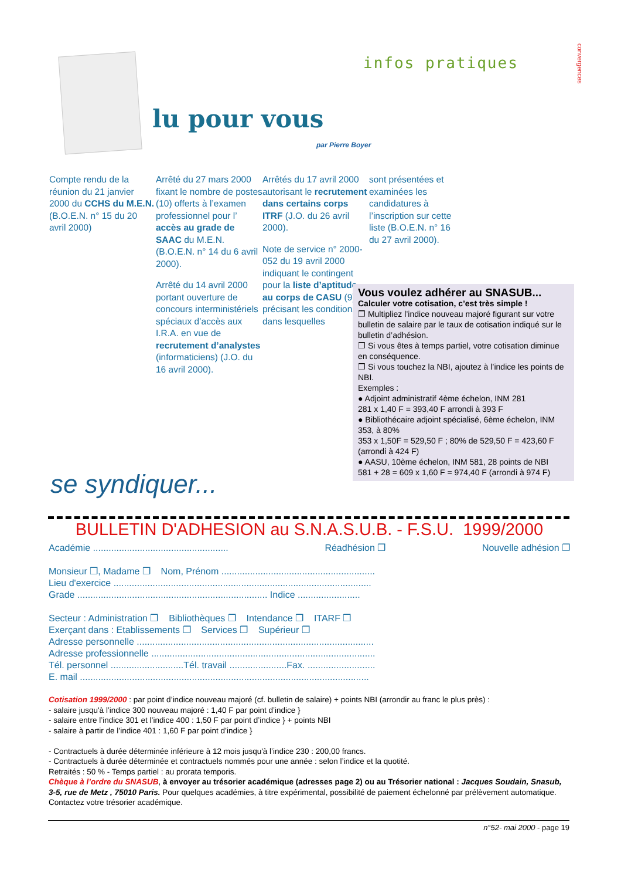infos pratiques
convergences
lu pour vous
par Pierre Boyer
Compte rendu de la réunion du 21 janvier 2000 du CCHS du M.E.N. (B.O.E.N. n° 15 du 20 avril 2000)
Arrêté du 27 mars 2000 fixant le nombre de postes (10) offerts à l’examen professionnel pour l’ accès au grade de SAAC du M.E.N. (B.O.E.N. n° 14 du 6 avril 2000).
Arrêté du 14 avril 2000 portant ouverture de concours interministériels spéciaux d’accès aux I.R.A. en vue de recrutement d’analystes (informaticiens) (J.O. du 16 avril 2000).
Arrêtés du 17 avril 2000 autorisant le recrutement dans certains corps ITRF (J.O. du 26 avril 2000).
Note de service n° 2000-052 du 19 avril 2000 indiquant le contingent pour la liste d’aptitude au corps de CASU (9) et précisant les conditions dans lesquelles
sont présentées et examinées les candidatures à l’inscription sur cette liste (B.O.E.N. n° 16 du 27 avril 2000).
Vous voulez adhérer au SNASUB...
Calculer votre cotisation, c’est très simple !
❒ Multipliez l’indice nouveau majoré figurant sur votre bulletin de salaire par le taux de cotisation indiqué sur le bulletin d’adhésion.
❒ Si vous êtes à temps partiel, votre cotisation diminue en conséquence.
❒ Si vous touchez la NBI, ajoutez à l’indice les points de NBI.
Exemples :
● Adjoint administratif 4ème échelon, INM 281
281 x 1,40 F = 393,40 F arrondi à 393 F
● Bibliothécaire adjoint spécialisé, 6ème échelon, INM 353, à 80%
353 x 1,50F = 529,50 F ; 80% de 529,50 F = 423,60 F (arrondi à 424 F)
● AASU, 10ème échelon, INM 581, 28 points de NBI
581 + 28 = 609 x 1,60 F = 974,40 F (arrondi à 974 F)
se syndiquer...
BULLETIN D'ADHESION au S.N.A.S.U.B. - F.S.U. 1999/2000
Académie .................................................... Réadhésion ❒ Nouvelle adhésion ❒
Monsieur ❒, Madame ❒ Nom, Prénom ...........................................................
Lieu d'exercice ...................................................................................................
Grade ......................................................................... Indice ........................
Secteur : Administration ❒ Bibliothèques ❒ Intendance ❒ ITARF ❒
Exerçant dans : Etablissements ❒ Services ❒ Supérieur ❒
Adresse personnelle ...........................................................................................
Adresse professionnelle ......................................................................................
Tél. personnel ............................Tél. travail ......................Fax. ..........................
E. mail ...............................................................................................................
Cotisation 1999/2000 : par point d’indice nouveau majoré (cf. bulletin de salaire) + points NBI (arrondir au franc le plus près) :
- salaire jusqu'à l’indice 300 nouveau majoré : 1,40 F par point d’indice }
- salaire entre l’indice 301 et l’indice 400 : 1,50 F par point d’indice } + points NBI
- salaire à partir de l’indice 401 : 1,60 F par point d’indice }
- Contractuels à durée déterminée inférieure à 12 mois jusqu'à l’indice 230 : 200,00 francs.
- Contractuels à durée déterminée et contractuels nommés pour une année : selon l’indice et la quotité.
Retraités : 50 % - Temps partiel : au prorata temporis.
Chèque à l’ordre du SNASUB, à envoyer au trésorier académique (adresses page 2) ou au Trésorier national : Jacques Soudain, Snasub, 3-5, rue de Metz , 75010 Paris. Pour quelques académies, à titre expérimental, possibilité de paiement échelonné par prélèvement automatique. Contactez votre trésorier académique.
n°52- mai 2000 - page 19